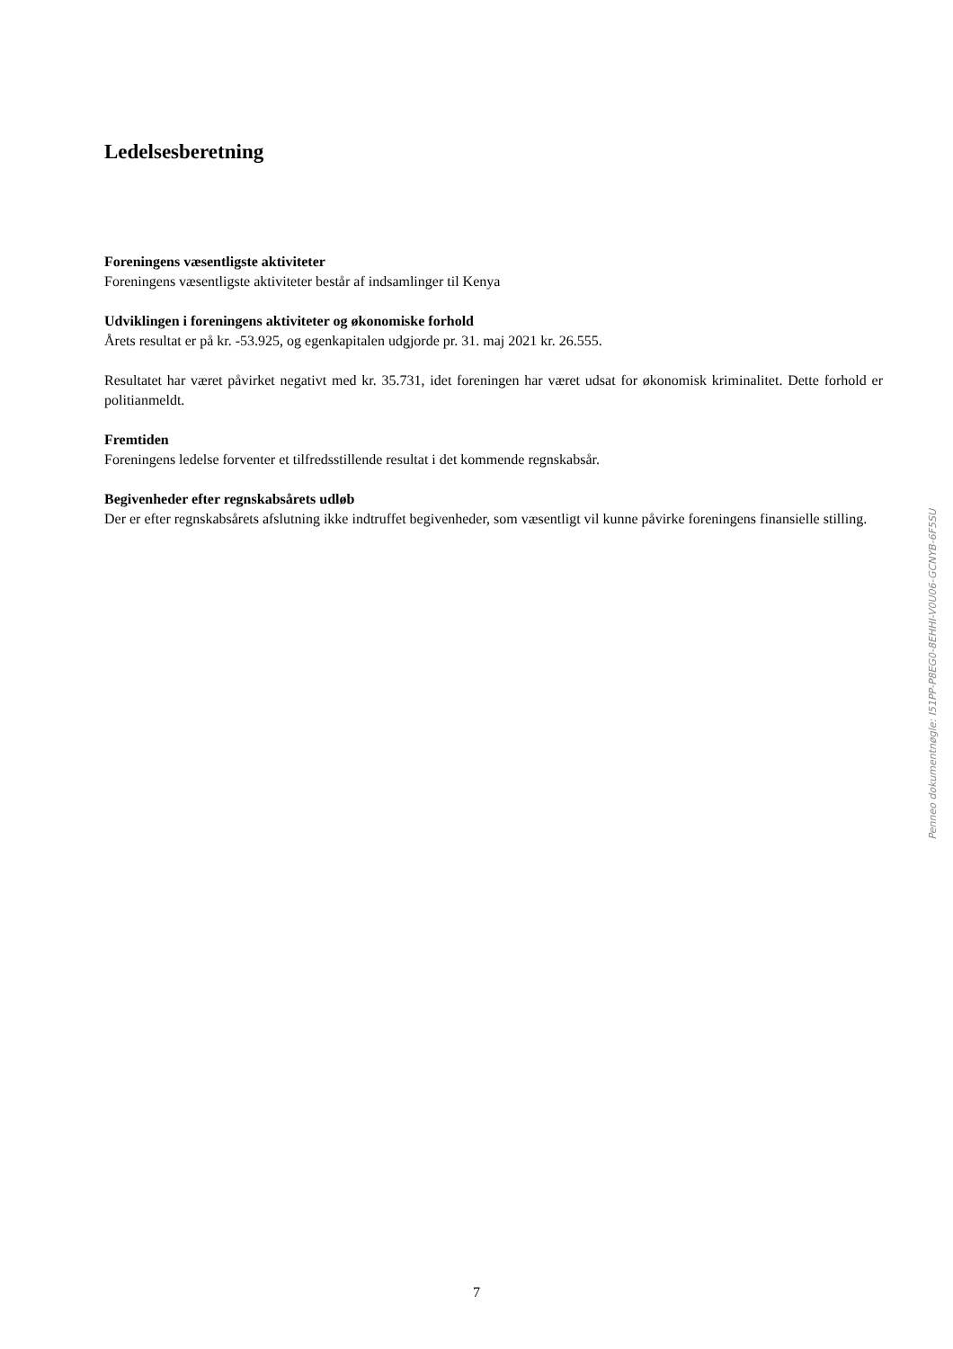Ledelsesberetning
Foreningens væsentligste aktiviteter
Foreningens væsentligste aktiviteter består af indsamlinger til Kenya
Udviklingen i foreningens aktiviteter og økonomiske forhold
Årets resultat er på kr. -53.925, og egenkapitalen udgjorde pr. 31. maj 2021 kr. 26.555.
Resultatet har været påvirket negativt med kr. 35.731, idet foreningen har været udsat for økonomisk kriminalitet. Dette forhold er politianmeldt.
Fremtiden
Foreningens ledelse forventer et tilfredsstillende resultat i det kommende regnskabsår.
Begivenheder efter regnskabsårets udløb
Der er efter regnskabsårets afslutning ikke indtruffet begivenheder, som væsentligt vil kunne påvirke foreningens finansielle stilling.
Penneo dokumentnøgle: I51PP-P8EG0-8EHHI-V0U06-GCNYB-6F5SU
7